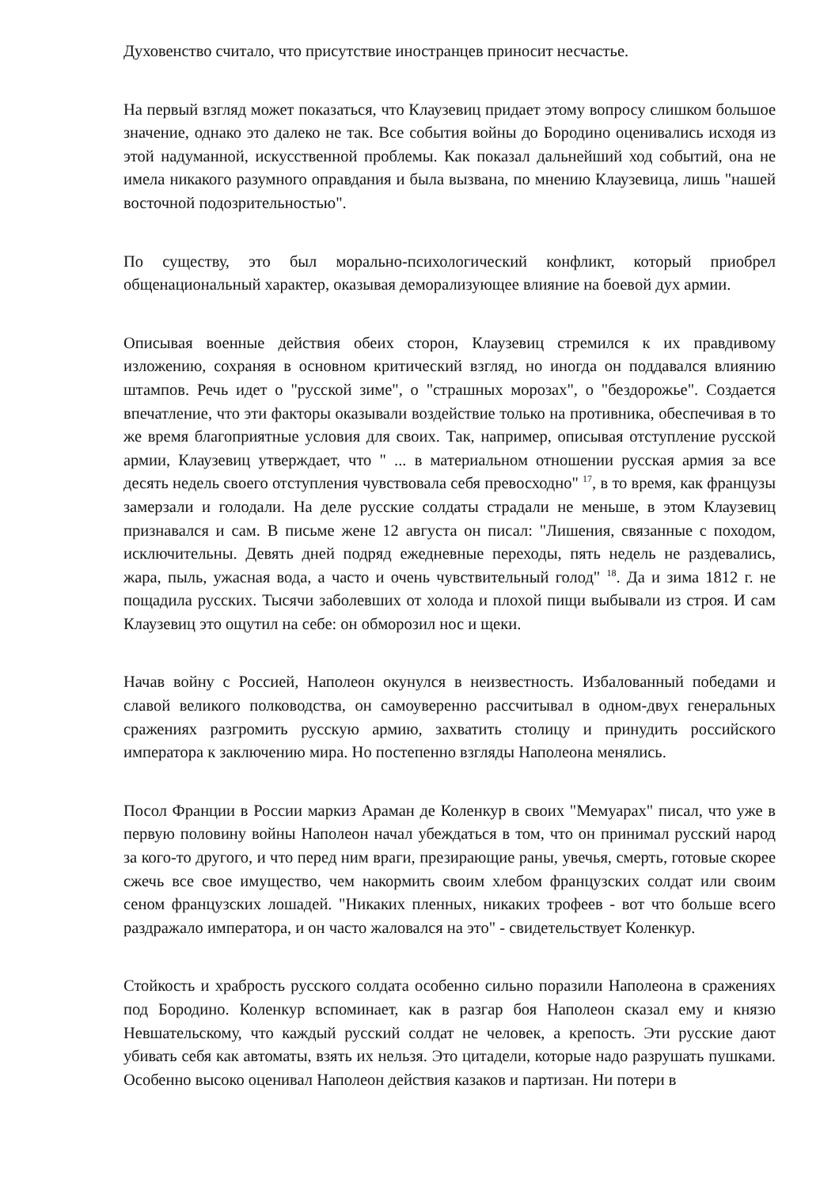Духовенство считало, что присутствие иностранцев приносит несчастье.
На первый взгляд может показаться, что Клаузевиц придает этому вопросу слишком большое значение, однако это далеко не так. Все события войны до Бородино оценивались исходя из этой надуманной, искусственной проблемы. Как показал дальнейший ход событий, она не имела никакого разумного оправдания и была вызвана, по мнению Клаузевица, лишь "нашей восточной подозрительностью".
По существу, это был морально-психологический конфликт, который приобрел общенациональный характер, оказывая деморализующее влияние на боевой дух армии.
Описывая военные действия обеих сторон, Клаузевиц стремился к их правдивому изложению, сохраняя в основном критический взгляд, но иногда он поддавался влиянию штампов. Речь идет о "русской зиме", о "страшных морозах", о "бездорожье". Создается впечатление, что эти факторы оказывали воздействие только на противника, обеспечивая в то же время благоприятные условия для своих. Так, например, описывая отступление русской армии, Клаузевиц утверждает, что " ... в материальном отношении русская армия за все десять недель своего отступления чувствовала себя превосходно" <sup>17</sup>, в то время, как французы замерзали и голодали. На деле русские солдаты страдали не меньше, в этом Клаузевиц признавался и сам. В письме жене 12 августа он писал: "Лишения, связанные с походом, исключительны. Девять дней подряд ежедневные переходы, пять недель не раздевались, жара, пыль, ужасная вода, а часто и очень чувствительный голод" <sup>18</sup>. Да и зима 1812 г. не пощадила русских. Тысячи заболевших от холода и плохой пищи выбывали из строя. И сам Клаузевиц это ощутил на себе: он обморозил нос и щеки.
Начав войну с Россией, Наполеон окунулся в неизвестность. Избалованный победами и славой великого полководства, он самоуверенно рассчитывал в одном-двух генеральных сражениях разгромить русскую армию, захватить столицу и принудить российского императора к заключению мира. Но постепенно взгляды Наполеона менялись.
Посол Франции в России маркиз Араман де Коленкур в своих "Мемуарах" писал, что уже в первую половину войны Наполеон начал убеждаться в том, что он принимал русский народ за кого-то другого, и что перед ним враги, презирающие раны, увечья, смерть, готовые скорее сжечь все свое имущество, чем накормить своим хлебом французских солдат или своим сеном французских лошадей. "Никаких пленных, никаких трофеев - вот что больше всего раздражало императора, и он часто жаловался на это" - свидетельствует Коленкур.
Стойкость и храбрость русского солдата особенно сильно поразили Наполеона в сражениях под Бородино. Коленкур вспоминает, как в разгар боя Наполеон сказал ему и князю Невшательскому, что каждый русский солдат не человек, а крепость. Эти русские дают убивать себя как автоматы, взять их нельзя. Это цитадели, которые надо разрушать пушками. Особенно высоко оценивал Наполеон действия казаков и партизан. Ни потери в